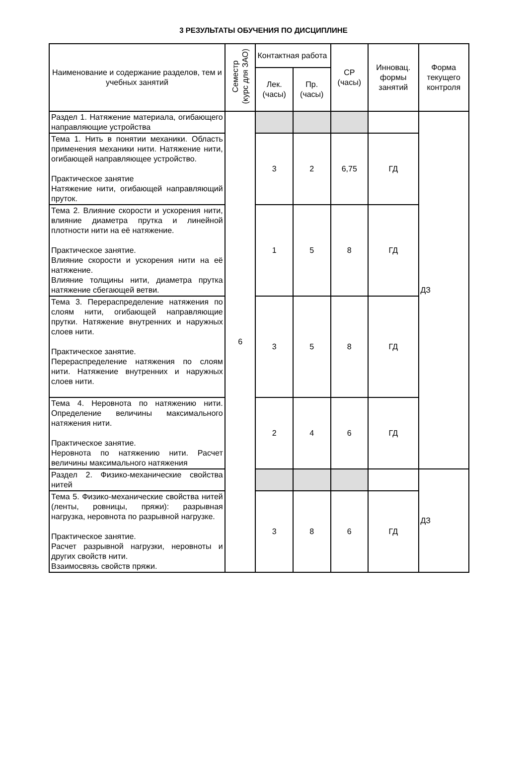3 РЕЗУЛЬТАТЫ ОБУЧЕНИЯ ПО ДИСЦИПЛИНЕ
| Наименование и содержание разделов, тем и учебных занятий | Семестр (курс для ЗАО) | Контактная работа | | СР (часы) | Инновац. формы занятий | Форма текущего контроля |
| --- | --- | --- | --- | --- | --- | --- |
| | | Лек. (часы) | Пр. (часы) | | | |
| Раздел 1. Натяжение материала, огибающего направляющие устройства | 6 | | | | | ДЗ |
| Тема 1. Нить в понятии механики. Область применения механики нити. Натяжение нити, огибающей направляющее устройство. Практическое занятие Натяжение нити, огибающей направляющий пруток. | | 3 | 2 | 6,75 | ГД | |
| Тема 2. Влияние скорости и ускорения нити, влияние диаметра прутка и линейной плотности нити на её натяжение. Практическое занятие. Влияние скорости и ускорения нити на её натяжение. Влияние толщины нити, диаметра прутка натяжение сбегающей ветви. | | 1 | 5 | 8 | ГД | |
| Тема 3. Перераспределение натяжения по слоям нити, огибающей направляющие прутки. Натяжение внутренних и наружных слоев нити. Практическое занятие. Перераспределение натяжения по слоям нити. Натяжение внутренних и наружных слоев нити. | | 3 | 5 | 8 | ГД | |
| Тема 4. Неровнота по натяжению нити. Определение величины максимального натяжения нити. Практическое занятие. Неровнота по натяжению нити. Расчет величины максимального натяжения | | 2 | 4 | 6 | ГД | |
| Раздел 2. Физико-механические свойства нитей | | | | | | ДЗ |
| Тема 5. Физико-механические свойства нитей (ленты, ровницы, пряжи): разрывная нагрузка, неровнота по разрывной нагрузке. Практическое занятие. Расчет разрывной нагрузки, неровноты и других свойств нити. Взаимосвязь свойств пряжи. | | 3 | 8 | 6 | ГД | |